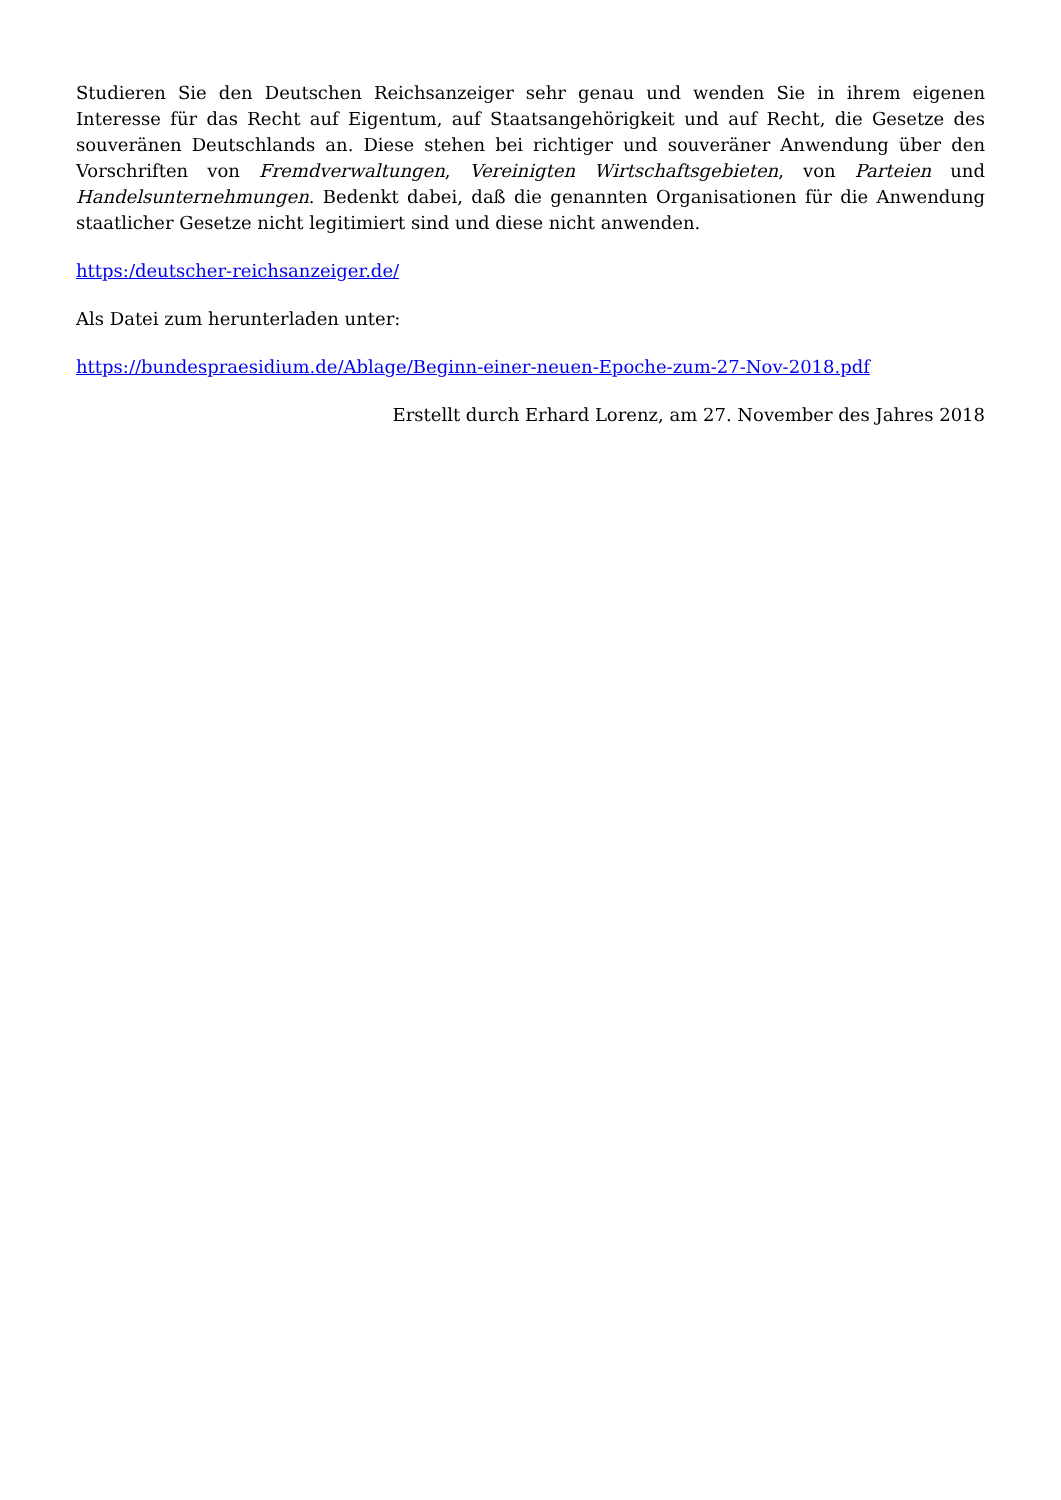Studieren Sie den Deutschen Reichsanzeiger sehr genau und wenden Sie in ihrem eigenen Interesse für das Recht auf Eigentum, auf Staatsangehörigkeit und auf Recht, die Gesetze des souveränen Deutschlands an. Diese stehen bei richtiger und souveräner Anwendung über den Vorschriften von Fremdverwaltungen, Vereinigten Wirtschaftsgebieten, von Parteien und Handelsunternehmungen. Bedenkt dabei, daß die genannten Organisationen für die Anwendung staatlicher Gesetze nicht legitimiert sind und diese nicht anwenden.
https:/deutscher-reichsanzeiger.de/
Als Datei zum herunterladen unter:
https://bundespraesidium.de/Ablage/Beginn-einer-neuen-Epoche-zum-27-Nov-2018.pdf
Erstellt durch Erhard Lorenz, am 27. November des Jahres 2018